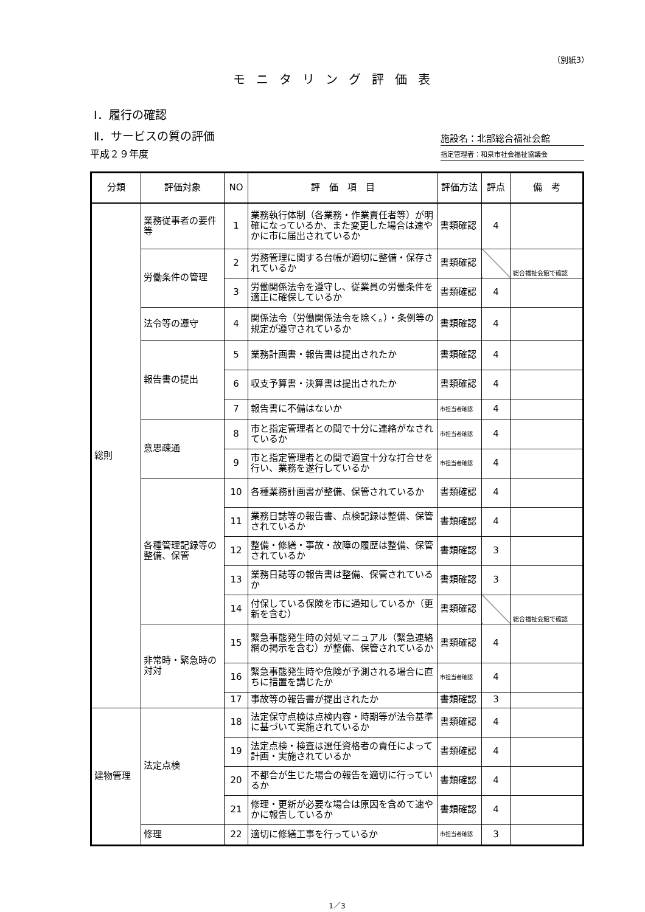（別紙3）
モニタリング評価表
Ⅰ．履行の確認
Ⅱ．サービスの質の評価
施設名：北部総合福祉会館
平成２９年度
指定管理者：和泉市社会福祉協議会
| 分類 | 評価対象 | NO | 評 価 項 目 | 評価方法 | 評点 | 備 考 |
| --- | --- | --- | --- | --- | --- | --- |
| 総則 | 業務従事者の要件等 | 1 | 業務執行体制（各業務・作業責任者等）が明確になっているか、また変更した場合は速やかに市に届出されているか | 書類確認 | 4 | |
| | 労働条件の管理 | 2 | 労務管理に関する台帳が適切に整備・保存されているか | 書類確認 | | 総合福祉会館で確認 |
| | | 3 | 労働関係法令を遵守し、従業員の労働条件を適正に確保しているか | 書類確認 | 4 | |
| | 法令等の遵守 | 4 | 関係法令（労働関係法令を除く。）・条例等の規定が遵守されているか | 書類確認 | 4 | |
| | 報告書の提出 | 5 | 業務計画書・報告書は提出されたか | 書類確認 | 4 | |
| | | 6 | 収支予算書・決算書は提出されたか | 書類確認 | 4 | |
| | | 7 | 報告書に不備はないか | 市担当者確認 | 4 | |
| | 意思疎通 | 8 | 市と指定管理者との間で十分に連絡がなされているか | 市担当者確認 | 4 | |
| | | 9 | 市と指定管理者との間で適宜十分な打合せを行い、業務を遂行しているか | 市担当者確認 | 4 | |
| | 各種管理記録等の整備、保管 | 10 | 各種業務計画書が整備、保管されているか | 書類確認 | 4 | |
| | | 11 | 業務日誌等の報告書、点検記録は整備、保管されているか | 書類確認 | 4 | |
| | | 12 | 整備・修繕・事故・故障の履歴は整備、保管されているか | 書類確認 | 3 | |
| | | 13 | 業務日誌等の報告書は整備、保管されているか | 書類確認 | 3 | |
| | | 14 | 付保している保険を市に通知しているか（更新を含む） | 書類確認 | | 総合福祉会館で確認 |
| | 非常時・緊急時の対対 | 15 | 緊急事態発生時の対処マニュアル（緊急連絡網の掲示を含む）が整備、保管されているか | 書類確認 | 4 | |
| | | 16 | 緊急事態発生時や危険が予測される場合に直ちに措置を講じたか | 市担当者確認 | 4 | |
| | | 17 | 事故等の報告書が提出されたか | 書類確認 | 3 | |
| 建物管理 | 法定点検 | 18 | 法定保守点検は点検内容・時期等が法令基準に基づいて実施されているか | 書類確認 | 4 | |
| | | 19 | 法定点検・検査は選任資格者の責任によって計画・実施されているか | 書類確認 | 4 | |
| | | 20 | 不都合が生じた場合の報告を適切に行っているか | 書類確認 | 4 | |
| | | 21 | 修理・更新が必要な場合は原因を含めて速やかに報告しているか | 書類確認 | 4 | |
| | 修理 | 22 | 適切に修繕工事を行っているか | 市担当者確認 | 3 | |
1／3